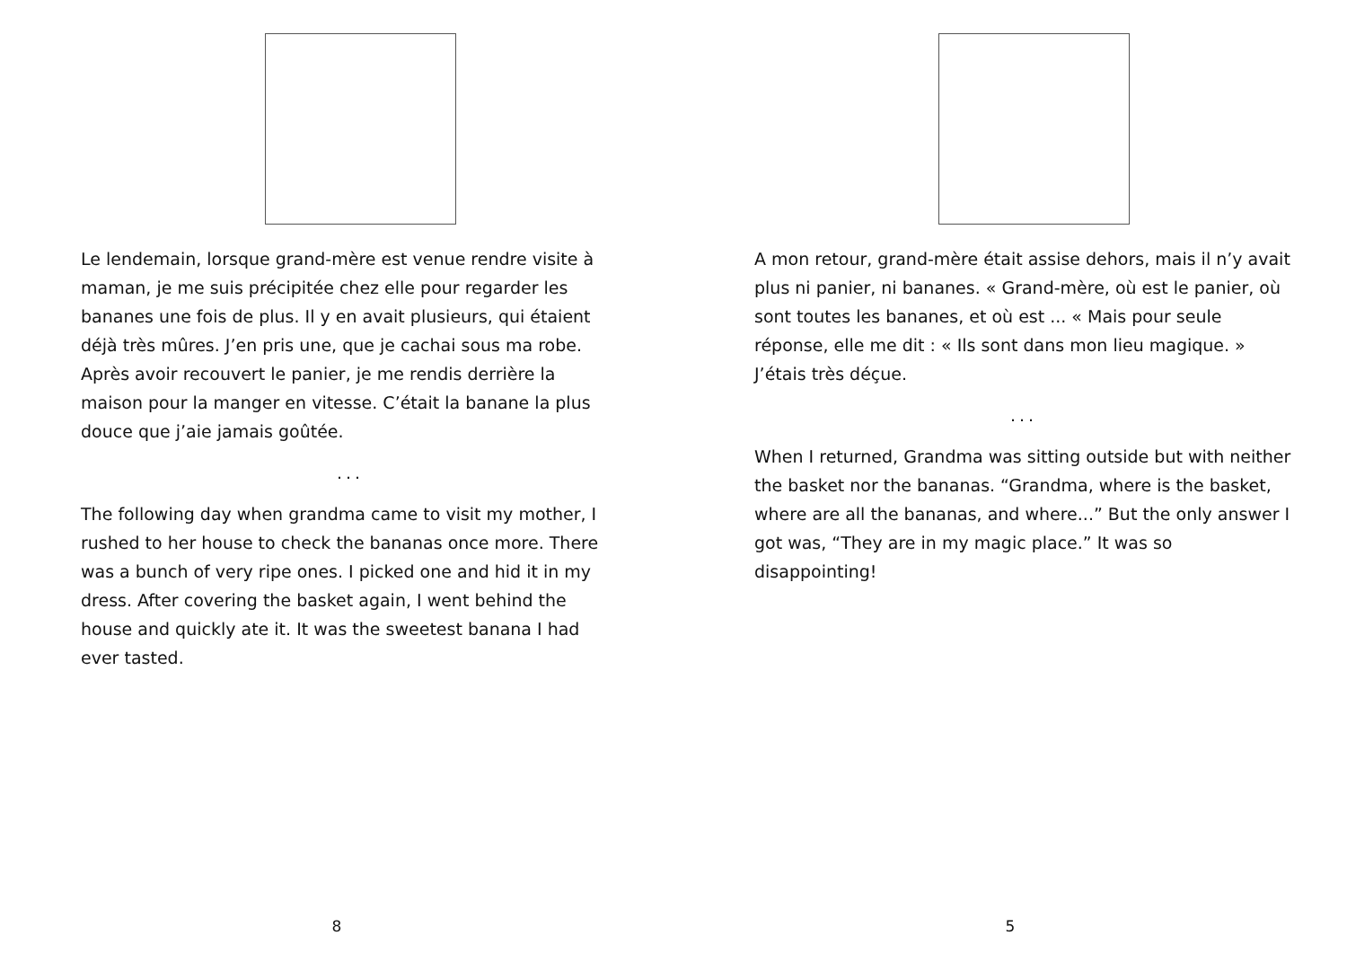Le lendemain, lorsque grand-mère est venue rendre visite à maman, je me suis précipitée chez elle pour regarder les bananes une fois de plus. Il y en avait plusieurs, qui étaient déjà très mûres. J’en pris une, que je cachai sous ma robe. Après avoir recouvert le panier, je me rendis derrière la maison pour la manger en vitesse. C’était la banane la plus douce que j’aie jamais goûtée.
...
The following day when grandma came to visit my mother, I rushed to her house to check the bananas once more. There was a bunch of very ripe ones. I picked one and hid it in my dress. After covering the basket again, I went behind the house and quickly ate it. It was the sweetest banana I had ever tasted.
8
A mon retour, grand-mère était assise dehors, mais il n’y avait plus ni panier, ni bananes. « Grand-mère, où est le panier, où sont toutes les bananes, et où est ... « Mais pour seule réponse, elle me dit : « Ils sont dans mon lieu magique. » J’étais très déçue.
...
When I returned, Grandma was sitting outside but with neither the basket nor the bananas. “Grandma, where is the basket, where are all the bananas, and where...” But the only answer I got was, “They are in my magic place.” It was so disappointing!
5